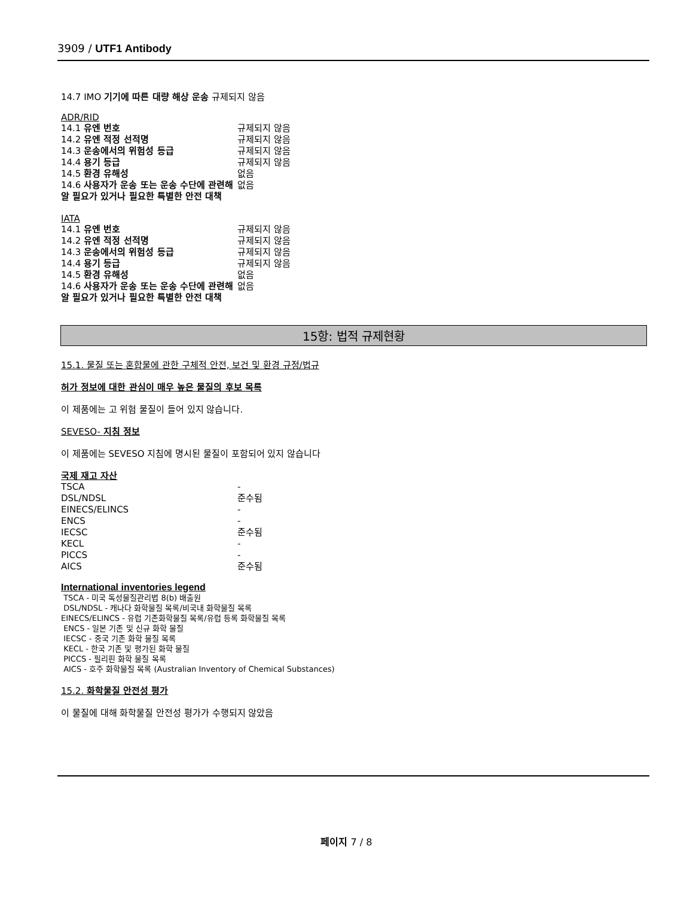3909 / UTF1 Antibody
14.7 IMO 기기에 따른 대량 해상 운송 규제되지 않음
ADR/RID
| 14.1 유엔 번호 | 규제되지 않음 |
| 14.2 유엔 적정 선적명 | 규제되지 않음 |
| 14.3 운송에서의 위험성 등급 | 규제되지 않음 |
| 14.4 용기 등급 | 규제되지 않음 |
| 14.5 환경 유해성 | 없음 |
| 14.6 사용자가 운송 또는 운송 수단에 관련해 알 필요가 있거나 필요한 특별한 안전 대책 | 없음 |
IATA
| 14.1 유엔 번호 | 규제되지 않음 |
| 14.2 유엔 적정 선적명 | 규제되지 않음 |
| 14.3 운송에서의 위험성 등급 | 규제되지 않음 |
| 14.4 용기 등급 | 규제되지 않음 |
| 14.5 환경 유해성 | 없음 |
| 14.6 사용자가 운송 또는 운송 수단에 관련해 알 필요가 있거나 필요한 특별한 안전 대책 | 없음 |
15항: 법적 규제현황
15.1. 물질 또는 혼합물에 관한 구체적 안전, 보건 및 환경 규정/법규
허가 정보에 대한 관심이 매우 높은 물질의 후보 목록
이 제품에는 고 위험 물질이 들어 있지 않습니다.
SEVESO- 지침 정보
이 제품에는 SEVESO 지침에 명시된 물질이 포함되어 있지 않습니다
국제 재고 자산
| TSCA | - |
| DSL/NDSL | 준수됨 |
| EINECS/ELINCS | - |
| ENCS | - |
| IECSC | 준수됨 |
| KECL | - |
| PICCS | - |
| AICS | 준수됨 |
International inventories legend
TSCA - 미국 독성물질관리법 8(b) 배출원
DSL/NDSL - 캐나다 화학물질 목록/비국내 화학물질 목록
EINECS/ELINCS - 유럽 기존화학물질 목록/유럽 등록 화학물질 목록
ENCS - 일본 기존 및 신규 화학 물질
IECSC - 중국 기존 화학 물질 목록
KECL - 한국 기존 및 평가된 화학 물질
PICCS - 필리핀 화학 물질 목록
AICS - 호주 화학물질 목록 (Australian Inventory of Chemical Substances)
15.2. 화학물질 안전성 평가
이 물질에 대해 화학물질 안전성 평가가 수행되지 않았음
페이지 7 / 8